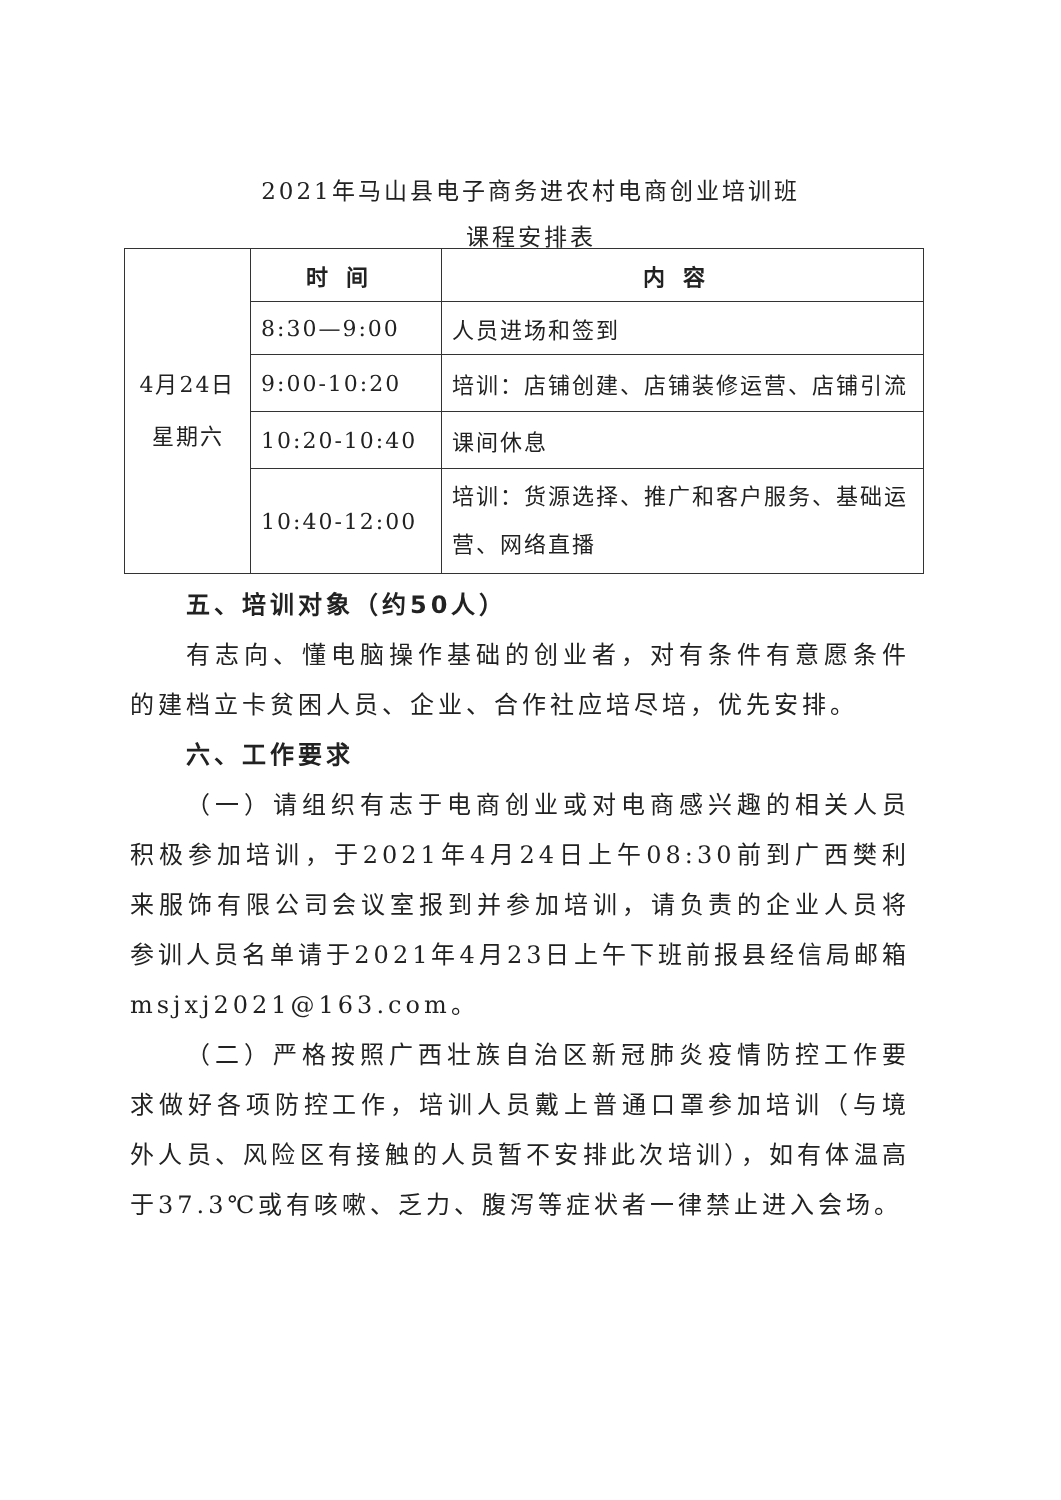2021年马山县电子商务进农村电商创业培训班
课程安排表
| 4月24日 星期六 | 时间 | 内容 |
| | 8:30—9:00 | 人员进场和签到 |
| | 9:00-10:20 | 培训：店铺创建、店铺装修运营、店铺引流 |
| | 10:20-10:40 | 课间休息 |
| | 10:40-12:00 | 培训：货源选择、推广和客户服务、基础运营、网络直播 |
五、培训对象（约50人）
有志向、懂电脑操作基础的创业者，对有条件有意愿条件的建档立卡贫困人员、企业、合作社应培尽培，优先安排。
六、工作要求
（一）请组织有志于电商创业或对电商感兴趣的相关人员积极参加培训，于2021年4月24日上午08:30前到广西樊利来服饰有限公司会议室报到并参加培训，请负责的企业人员将参训人员名单请于2021年4月23日上午下班前报县经信局邮箱msjxj2021@163.com。
（二）严格按照广西壮族自治区新冠肺炎疫情防控工作要求做好各项防控工作，培训人员戴上普通口罩参加培训（与境外人员、风险区有接触的人员暂不安排此次培训），如有体温高于37.3℃或有咳嗽、乏力、腹泻等症状者一律禁止进入会场。